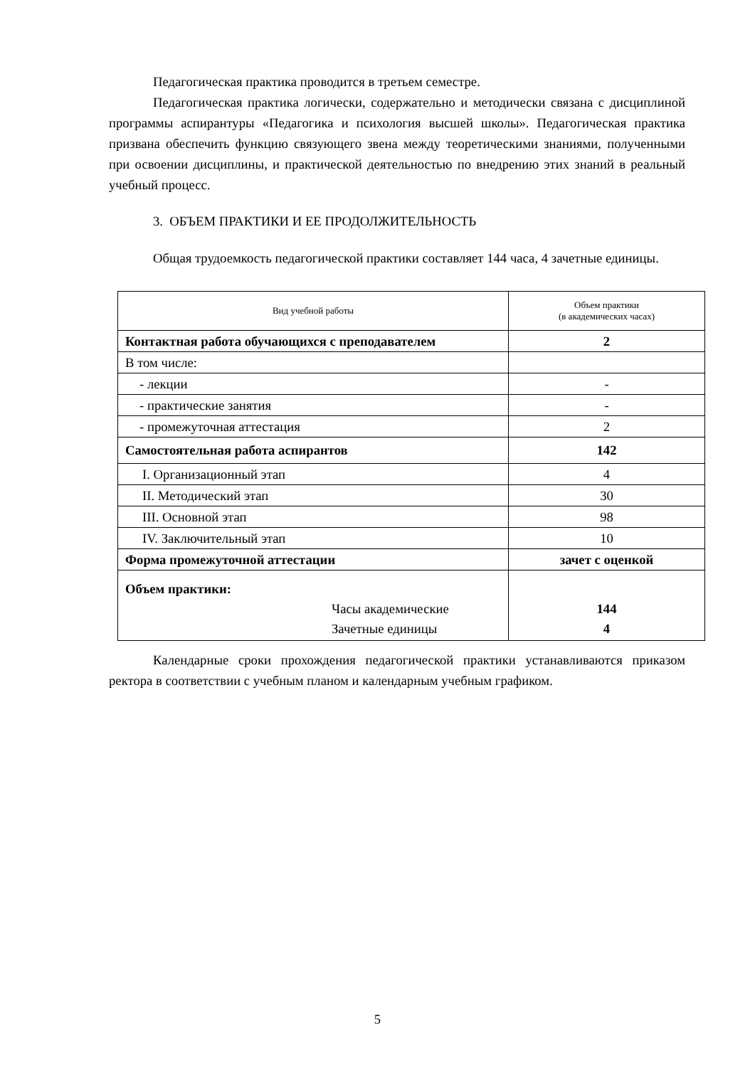Педагогическая практика проводится в третьем семестре.
Педагогическая практика логически, содержательно и методически связана с дисциплиной программы аспирантуры «Педагогика и психология высшей школы». Педагогическая практика призвана обеспечить функцию связующего звена между теоретическими знаниями, полученными при освоении дисциплины, и практической деятельностью по внедрению этих знаний в реальный учебный процесс.
3. ОБЪЕМ ПРАКТИКИ И ЕЕ ПРОДОЛЖИТЕЛЬНОСТЬ
Общая трудоемкость педагогической практики составляет 144 часа, 4 зачетные единицы.
| Вид учебной работы | Объем практики (в академических часах) |
| --- | --- |
| Контактная работа обучающихся с преподавателем | 2 |
| В том числе: | |
| - лекции | - |
| - практические занятия | - |
| - промежуточная аттестация | 2 |
| Самостоятельная работа аспирантов | 142 |
| I. Организационный этап | 4 |
| II. Методический этап | 30 |
| III. Основной этап | 98 |
| IV. Заключительный этап | 10 |
| Форма промежуточной аттестации | зачет с оценкой |
| Объем практики: Часы академические Зачетные единицы | 144 4 |
Календарные сроки прохождения педагогической практики устанавливаются приказом ректора в соответствии с учебным планом и календарным учебным графиком.
5